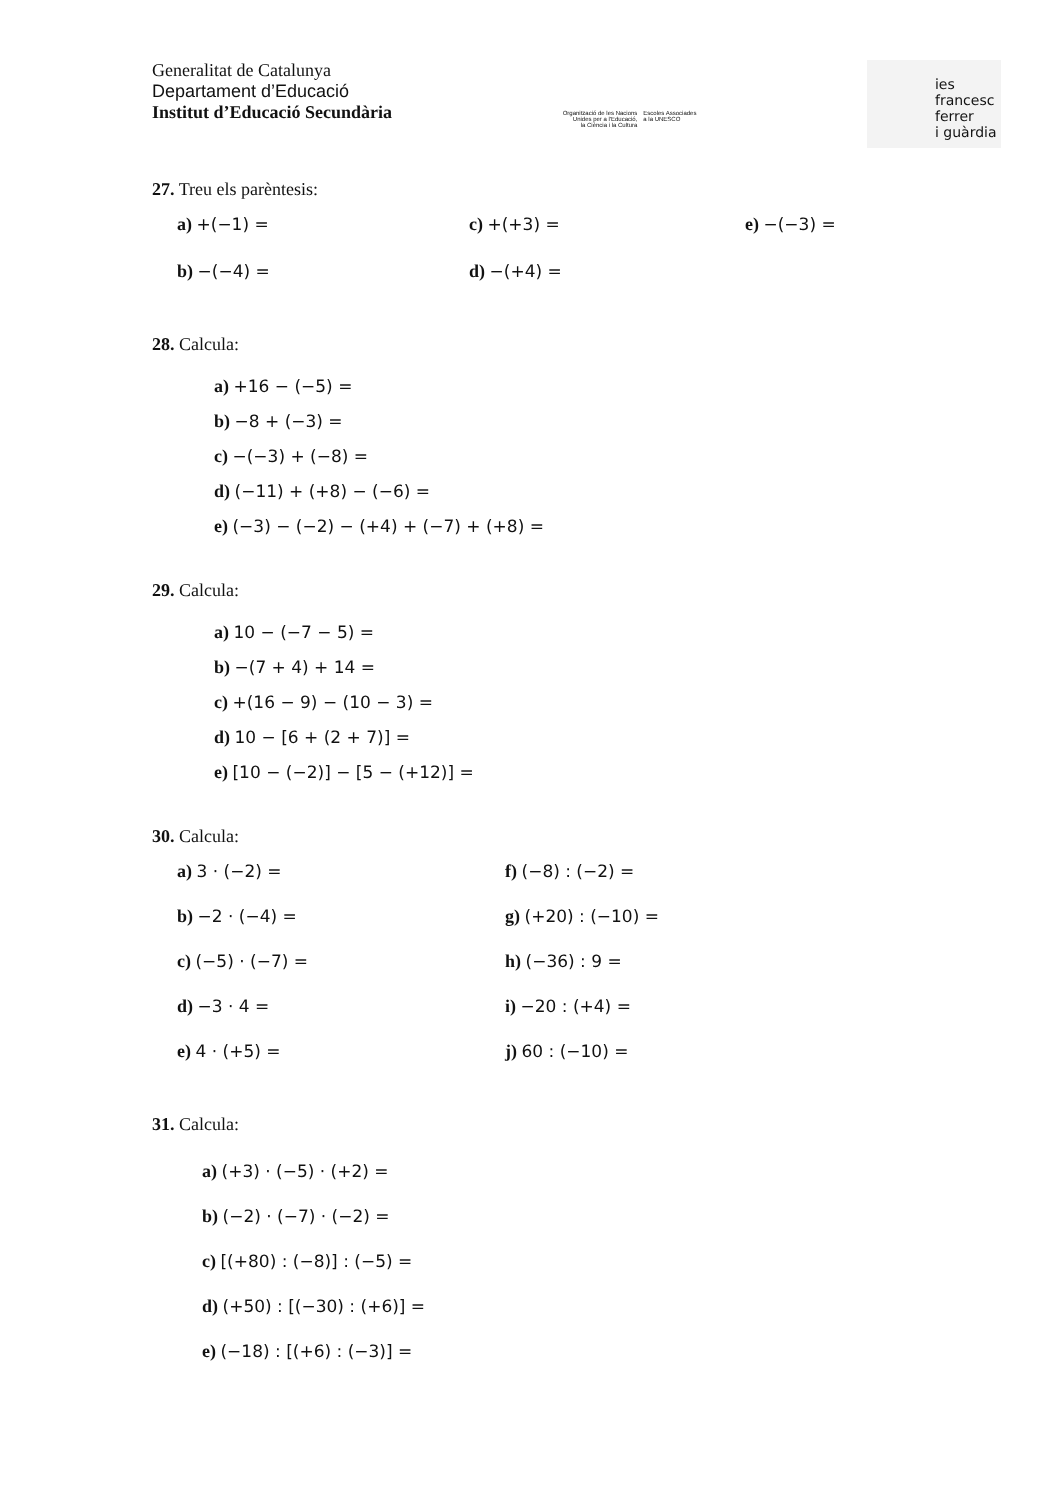Generalitat de Catalunya
Departament d’Educació
Institut d’Educació Secundària
Organització de les Nacions
Unides per a l'Educació,
la Ciència i la Cultura
Escoles Associades
a la UNESCO
ies
francesc
ferrer
i guàrdia
27. Treu els parèntesis:
a) +(−1) =
c) +(+3) =
e) −(−3) =
b) −(−4) =
d) −(+4) =
28. Calcula:
a) +16 − (−5) =
b) −8 + (−3) =
c) −(−3) + (−8) =
d) (−11) + (+8) − (−6) =
e) (−3) − (−2) − (+4) + (−7) + (+8) =
29. Calcula:
a) 10 − (−7 − 5) =
b) −(7 + 4) + 14 =
c) +(16 − 9) − (10 − 3) =
d) 10 − [6 + (2 + 7)] =
e) [10 − (−2)] − [5 − (+12)] =
30. Calcula:
a) 3 · (−2) =
f) (−8) : (−2) =
b) −2 · (−4) =
g) (+20) : (−10) =
c) (−5) · (−7) =
h) (−36) : 9 =
d) −3 · 4 =
i) −20 : (+4) =
e) 4 · (+5) =
j) 60 : (−10) =
31. Calcula:
a) (+3) · (−5) · (+2) =
b) (−2) · (−7) · (−2) =
c) [(+80) : (−8)] : (−5) =
d) (+50) : [(−30) : (+6)] =
e) (−18) : [(+6) : (−3)] =